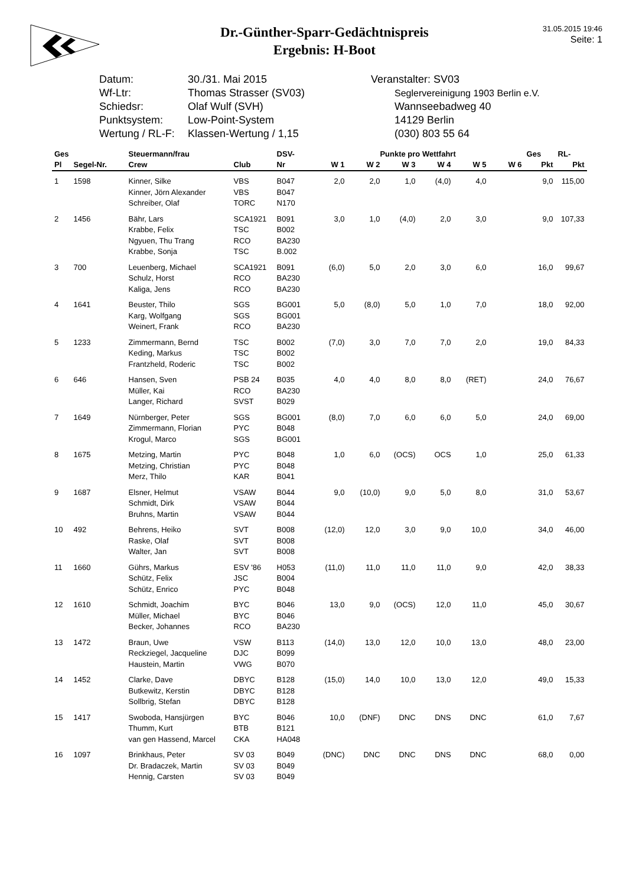Dr.-Günther-Sparr-Gedächtnispreis
Ergebnis: H-Boot
31.05.2015 19:46
Seite: 1
Datum: 30./31. Mai 2015
Wf-Ltr: Thomas Strasser (SV03)
Schiedsr: Olaf Wulf (SVH)
Punktsystem: Low-Point-System
Wertung / RL-F:
Klassen-Wertung / 1,15
Veranstalter: SV03
Seglervereinigung 1903 Berlin e.V.
Wannseebadweg 40
14129 Berlin
(030) 803 55 64
| Ges | | Steuermann/frau | | DSV- | Punkte pro Wettfahrt | | | | | | Ges | RL- |
| --- | --- | --- | --- | --- | --- | --- | --- | --- | --- | --- | --- | --- |
| Pl | Segel-Nr. | Crew | Club | Nr | W 1 | W 2 | W 3 | W 4 | W 5 | W 6 | Pkt | Pkt |
| 1 | 1598 | Kinner, Silke Kinner, Jörn Alexander Schreiber, Olaf | VBS VBS TORC | B047 B047 N170 | 2,0 | 2,0 | 1,0 | (4,0) | 4,0 | | 9,0 | 115,00 |
| 2 | 1456 | Bähr, Lars Krabbe, Felix Ngyuen, Thu Trang Krabbe, Sonja | SCA1921 TSC RCO TSC | B091 B002 BA230 B.002 | 3,0 | 1,0 | (4,0) | 2,0 | 3,0 | | 9,0 | 107,33 |
| 3 | 700 | Leuenberg, Michael Schulz, Horst Kaliga, Jens | SCA1921 RCO RCO | B091 BA230 BA230 | (6,0) | 5,0 | 2,0 | 3,0 | 6,0 | | 16,0 | 99,67 |
| 4 | 1641 | Beuster, Thilo Karg, Wolfgang Weinert, Frank | SGS SGS RCO | BG001 BG001 BA230 | 5,0 | (8,0) | 5,0 | 1,0 | 7,0 | | 18,0 | 92,00 |
| 5 | 1233 | Zimmermann, Bernd Keding, Markus Frantzheld, Roderic | TSC TSC TSC | B002 B002 B002 | (7,0) | 3,0 | 7,0 | 7,0 | 2,0 | | 19,0 | 84,33 |
| 6 | 646 | Hansen, Sven Müller, Kai Langer, Richard | PSB 24 RCO SVST | B035 BA230 B029 | 4,0 | 4,0 | 8,0 | 8,0 | (RET) | | 24,0 | 76,67 |
| 7 | 1649 | Nürnberger, Peter Zimmermann, Florian Krogul, Marco | SGS PYC SGS | BG001 B048 BG001 | (8,0) | 7,0 | 6,0 | 6,0 | 5,0 | | 24,0 | 69,00 |
| 8 | 1675 | Metzing, Martin Metzing, Christian Merz, Thilo | PYC PYC KAR | B048 B048 B041 | 1,0 | 6,0 | (OCS) | OCS | 1,0 | | 25,0 | 61,33 |
| 9 | 1687 | Elsner, Helmut Schmidt, Dirk Bruhns, Martin | VSAW VSAW VSAW | B044 B044 B044 | 9,0 | (10,0) | 9,0 | 5,0 | 8,0 | | 31,0 | 53,67 |
| 10 | 492 | Behrens, Heiko Raske, Olaf Walter, Jan | SVT SVT SVT | B008 B008 B008 | (12,0) | 12,0 | 3,0 | 9,0 | 10,0 | | 34,0 | 46,00 |
| 11 | 1660 | Gührs, Markus Schütz, Felix Schütz, Enrico | ESV '86 JSC PYC | H053 B004 B048 | (11,0) | 11,0 | 11,0 | 11,0 | 9,0 | | 42,0 | 38,33 |
| 12 | 1610 | Schmidt, Joachim Müller, Michael Becker, Johannes | BYC BYC RCO | B046 B046 BA230 | 13,0 | 9,0 | (OCS) | 12,0 | 11,0 | | 45,0 | 30,67 |
| 13 | 1472 | Braun, Uwe Reckziegel, Jacqueline Haustein, Martin | VSW DJC VWG | B113 B099 B070 | (14,0) | 13,0 | 12,0 | 10,0 | 13,0 | | 48,0 | 23,00 |
| 14 | 1452 | Clarke, Dave Butkewitz, Kerstin Sollbrig, Stefan | DBYC DBYC DBYC | B128 B128 B128 | (15,0) | 14,0 | 10,0 | 13,0 | 12,0 | | 49,0 | 15,33 |
| 15 | 1417 | Swoboda, Hansjürgen Thumm, Kurt van gen Hassend, Marcel | BYC BTB CKA | B046 B121 HA048 | 10,0 | (DNF) | DNC | DNS | DNC | | 61,0 | 7,67 |
| 16 | 1097 | Brinkhaus, Peter Dr. Bradaczek, Martin Hennig, Carsten | SV 03 SV 03 SV 03 | B049 B049 B049 | (DNC) | DNC | DNC | DNS | DNC | | 68,0 | 0,00 |